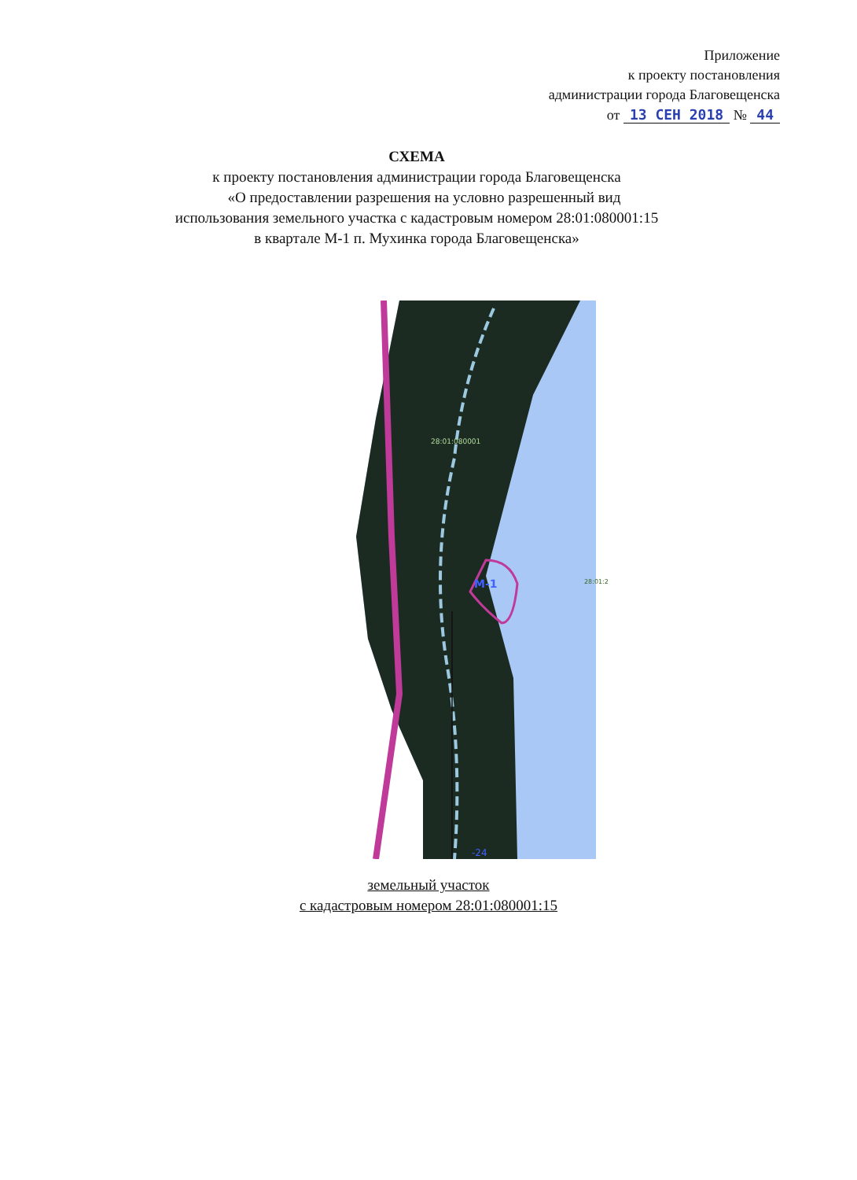Приложение
к проекту постановления
администрации города Благовещенска
от 13 СЕН 2018 № 44
СХЕМА
к проекту постановления администрации города Благовещенска
«О предоставлении разрешения на условно разрешенный вид
использования земельного участка с кадастровым номером 28:01:080001:15
в квартале М-1 п. Мухинка города Благовещенска»
М-1
28:01:080001
28:01:2
-24
земельный участок
с кадастровым номером 28:01:080001:15